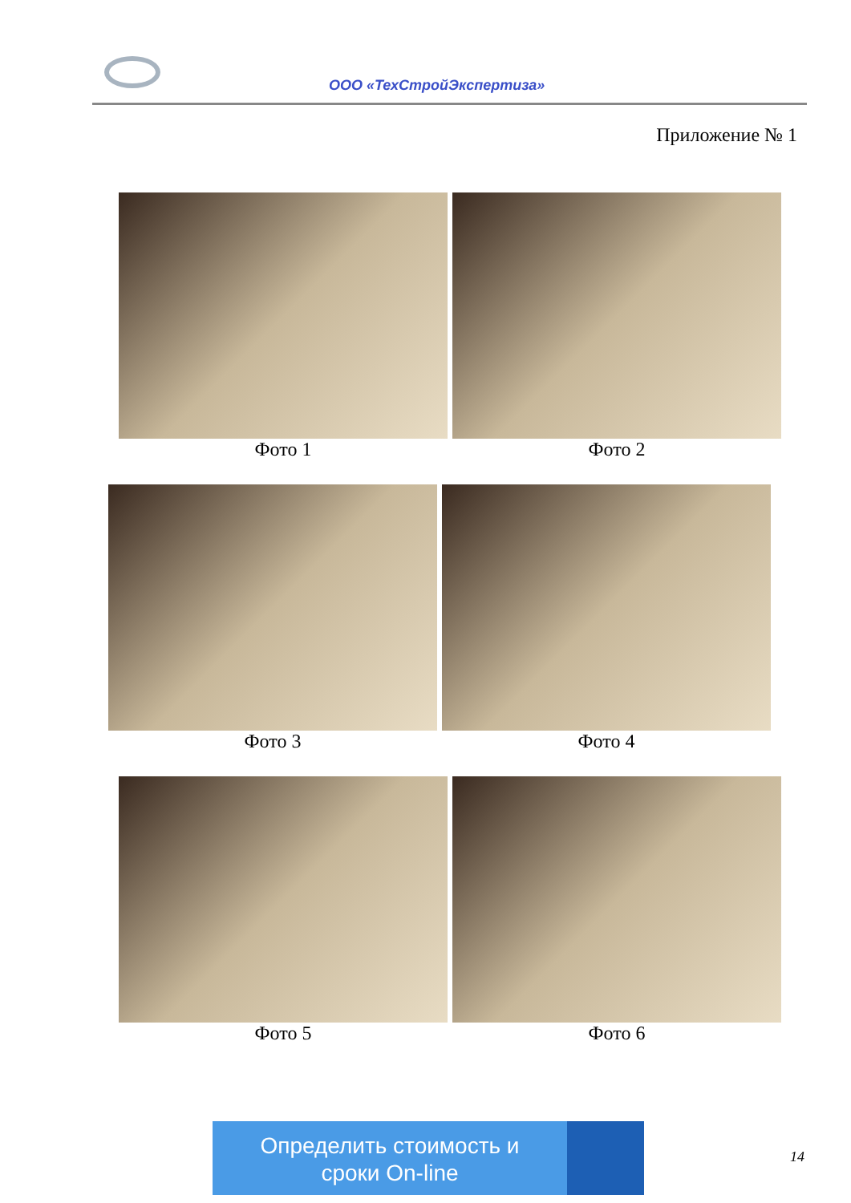ООО «ТехСтройЭкспертиза»
Приложение № 1
Фото 1 Фото 2
Фото 3 Фото 4
Фото 5 Фото 6
Определить стоимость и
сроки On-line
14